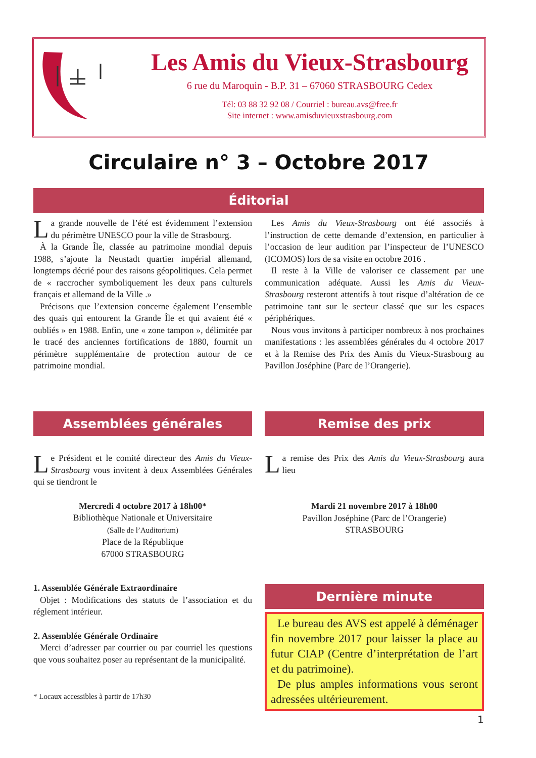Les Amis du Vieux-Strasbourg
6 rue du Maroquin - B.P. 31 – 67060 STRASBOURG Cedex
Tél: 03 88 32 92 08 / Courriel : bureau.avs@free.fr
Site internet : www.amisduvieuxstrasbourg.com
Circulaire n° 3 – Octobre 2017
Éditorial
La grande nouvelle de l’été est évidemment l’extension du périmètre UNESCO pour la ville de Strasbourg.
À la Grande Île, classée au patrimoine mondial depuis 1988, s’ajoute la Neustadt quartier impérial allemand, longtemps décrié pour des raisons géopolitiques. Cela permet de « raccrocher symboliquement les deux pans culturels français et allemand de la Ville .»
Précisons que l’extension concerne également l’ensemble des quais qui entourent la Grande Île et qui avaient été « oubliés » en 1988. Enfin, une « zone tampon », délimitée par le tracé des anciennes fortifications de 1880, fournit un périmètre supplémentaire de protection autour de ce patrimoine mondial.
Les Amis du Vieux-Strasbourg ont été associés à l’instruction de cette demande d’extension, en particulier à l’occasion de leur audition par l’inspecteur de l’UNESCO (ICOMOS) lors de sa visite en octobre 2016 .
Il reste à la Ville de valoriser ce classement par une communication adéquate. Aussi les Amis du Vieux-Strasbourg resteront attentifs à tout risque d’altération de ce patrimoine tant sur le secteur classé que sur les espaces périphériques.
Nous vous invitons à participer nombreux à nos prochaines manifestations : les assemblées générales du 4 octobre 2017 et à la Remise des Prix des Amis du Vieux-Strasbourg au Pavillon Joséphine (Parc de l’Orangerie).
Assemblées générales
Le Président et le comité directeur des Amis du Vieux-Strasbourg vous invitent à deux Assemblées Générales qui se tiendront le
Mercredi 4 octobre 2017 à 18h00*
Bibliothèque Nationale et Universitaire
(Salle de l’Auditorium)
Place de la République
67000 STRASBOURG
1. Assemblée Générale Extraordinaire
Objet : Modifications des statuts de l’association et du réglement intérieur.
2. Assemblée Générale Ordinaire
Merci d’adresser par courrier ou par courriel les questions que vous souhaitez poser au représentant de la municipalité.
* Locaux accessibles à partir de 17h30
Remise des prix
La remise des Prix des Amis du Vieux-Strasbourg aura lieu
Mardi 21 novembre 2017 à 18h00
Pavillon Joséphine (Parc de l’Orangerie)
STRASBOURG
Dernière minute
Le bureau des AVS est appelé à déménager fin novembre 2017 pour laisser la place au futur CIAP (Centre d’interprétation de l’art et du patrimoine).
De plus amples informations vous seront adressées ultérieurement.
1